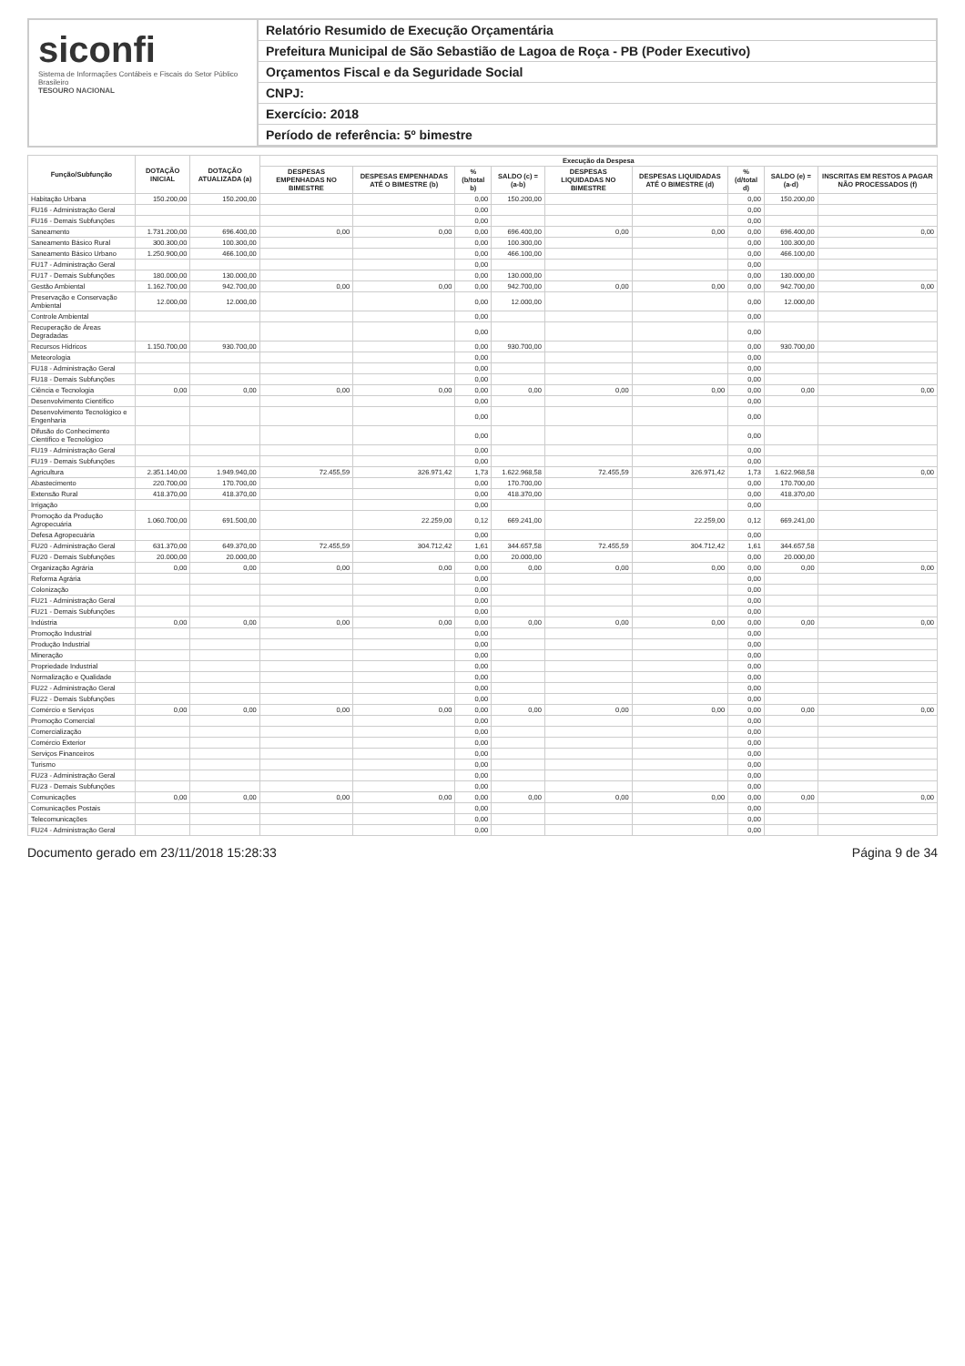siconfi
Sistema de Informações Contábeis e Fiscais do Setor Público Brasileiro
TESOURO NACIONAL
Relatório Resumido de Execução Orçamentária
Prefeitura Municipal de São Sebastião de Lagoa de Roça - PB (Poder Executivo)
Orçamentos Fiscal e da Seguridade Social
CNPJ:
Exercício: 2018
Período de referência: 5º bimestre
| Função/Subfunção | DOTAÇÃO INICIAL | DOTAÇÃO ATUALIZADA (a) | Execução da Despesa | | | | | | | | |
| --- | --- | --- | --- | --- | --- | --- | --- | --- | --- | --- | --- |
| | | | DESPESAS EMPENHADAS NO BIMESTRE | DESPESAS EMPENHADAS ATÉ O BIMESTRE (b) | % (b/total b) | SALDO (c) = (a-b) | DESPESAS LIQUIDADAS NO BIMESTRE | DESPESAS LIQUIDADAS ATÉ O BIMESTRE (d) | % (d/total d) | SALDO (e) = (a-d) | INSCRITAS EM RESTOS A PAGAR NÃO PROCESSADOS (f) |
| Habitação Urbana | 150.200,00 | 150.200,00 | | | 0,00 | 150.200,00 | | | 0,00 | 150.200,00 | |
| FU16 - Administração Geral | | | | | 0,00 | | | | 0,00 | | |
| FU16 - Demais Subfunções | | | | | 0,00 | | | | 0,00 | | |
| Saneamento | 1.731.200,00 | 696.400,00 | 0,00 | 0,00 | 0,00 | 696.400,00 | 0,00 | 0,00 | 0,00 | 696.400,00 | 0,00 |
| Saneamento Básico Rural | 300.300,00 | 100.300,00 | | | 0,00 | 100.300,00 | | | 0,00 | 100.300,00 | |
| Saneamento Básico Urbano | 1.250.900,00 | 466.100,00 | | | 0,00 | 466.100,00 | | | 0,00 | 466.100,00 | |
| FU17 - Administração Geral | | | | | 0,00 | | | | 0,00 | | |
| FU17 - Demais Subfunções | 180.000,00 | 130.000,00 | | | 0,00 | 130.000,00 | | | 0,00 | 130.000,00 | |
| Gestão Ambiental | 1.162.700,00 | 942.700,00 | 0,00 | 0,00 | 0,00 | 942.700,00 | 0,00 | 0,00 | 0,00 | 942.700,00 | 0,00 |
| Preservação e Conservação Ambiental | 12.000,00 | 12.000,00 | | | 0,00 | 12.000,00 | | | 0,00 | 12.000,00 | |
| Controle Ambiental | | | | | 0,00 | | | | 0,00 | | |
| Recuperação de Áreas Degradadas | | | | | 0,00 | | | | 0,00 | | |
| Recursos Hídricos | 1.150.700,00 | 930.700,00 | | | 0,00 | 930.700,00 | | | 0,00 | 930.700,00 | |
| Meteorologia | | | | | 0,00 | | | | 0,00 | | |
| FU18 - Administração Geral | | | | | 0,00 | | | | 0,00 | | |
| FU18 - Demais Subfunções | | | | | 0,00 | | | | 0,00 | | |
| Ciência e Tecnologia | 0,00 | 0,00 | 0,00 | 0,00 | 0,00 | 0,00 | 0,00 | 0,00 | 0,00 | 0,00 | 0,00 |
| Desenvolvimento Científico | | | | | 0,00 | | | | 0,00 | | |
| Desenvolvimento Tecnológico e Engenharia | | | | | 0,00 | | | | 0,00 | | |
| Difusão do Conhecimento Científico e Tecnológico | | | | | 0,00 | | | | 0,00 | | |
| FU19 - Administração Geral | | | | | 0,00 | | | | 0,00 | | |
| FU19 - Demais Subfunções | | | | | 0,00 | | | | 0,00 | | |
| Agricultura | 2.351.140,00 | 1.949.940,00 | 72.455,59 | 326.971,42 | 1,73 | 1.622.968,58 | 72.455,59 | 326.971,42 | 1,73 | 1.622.968,58 | 0,00 |
| Abastecimento | 220.700,00 | 170.700,00 | | | 0,00 | 170.700,00 | | | 0,00 | 170.700,00 | |
| Extensão Rural | 418.370,00 | 418.370,00 | | | 0,00 | 418.370,00 | | | 0,00 | 418.370,00 | |
| Irrigação | | | | | 0,00 | | | | 0,00 | | |
| Promoção da Produção Agropecuária | 1.060.700,00 | 691.500,00 | | 22.259,00 | 0,12 | 669.241,00 | | 22.259,00 | 0,12 | 669.241,00 | |
| Defesa Agropecuária | | | | | 0,00 | | | | 0,00 | | |
| FU20 - Administração Geral | 631.370,00 | 649.370,00 | 72.455,59 | 304.712,42 | 1,61 | 344.657,58 | 72.455,59 | 304.712,42 | 1,61 | 344.657,58 | |
| FU20 - Demais Subfunções | 20.000,00 | 20.000,00 | | | 0,00 | 20.000,00 | | | 0,00 | 20.000,00 | |
| Organização Agrária | 0,00 | 0,00 | 0,00 | 0,00 | 0,00 | 0,00 | 0,00 | 0,00 | 0,00 | 0,00 | 0,00 |
| Reforma Agrária | | | | | 0,00 | | | | 0,00 | | |
| Colonização | | | | | 0,00 | | | | 0,00 | | |
| FU21 - Administração Geral | | | | | 0,00 | | | | 0,00 | | |
| FU21 - Demais Subfunções | | | | | 0,00 | | | | 0,00 | | |
| Indústria | 0,00 | 0,00 | 0,00 | 0,00 | 0,00 | 0,00 | 0,00 | 0,00 | 0,00 | 0,00 | 0,00 |
| Promoção Industrial | | | | | 0,00 | | | | 0,00 | | |
| Produção Industrial | | | | | 0,00 | | | | 0,00 | | |
| Mineração | | | | | 0,00 | | | | 0,00 | | |
| Propriedade Industrial | | | | | 0,00 | | | | 0,00 | | |
| Normalização e Qualidade | | | | | 0,00 | | | | 0,00 | | |
| FU22 - Administração Geral | | | | | 0,00 | | | | 0,00 | | |
| FU22 - Demais Subfunções | | | | | 0,00 | | | | 0,00 | | |
| Comércio e Serviços | 0,00 | 0,00 | 0,00 | 0,00 | 0,00 | 0,00 | 0,00 | 0,00 | 0,00 | 0,00 | 0,00 |
| Promoção Comercial | | | | | 0,00 | | | | 0,00 | | |
| Comercialização | | | | | 0,00 | | | | 0,00 | | |
| Comércio Exterior | | | | | 0,00 | | | | 0,00 | | |
| Serviços Financeiros | | | | | 0,00 | | | | 0,00 | | |
| Turismo | | | | | 0,00 | | | | 0,00 | | |
| FU23 - Administração Geral | | | | | 0,00 | | | | 0,00 | | |
| FU23 - Demais Subfunções | | | | | 0,00 | | | | 0,00 | | |
| Comunicações | 0,00 | 0,00 | 0,00 | 0,00 | 0,00 | 0,00 | 0,00 | 0,00 | 0,00 | 0,00 | 0,00 |
| Comunicações Postais | | | | | 0,00 | | | | 0,00 | | |
| Telecomunicações | | | | | 0,00 | | | | 0,00 | | |
| FU24 - Administração Geral | | | | | 0,00 | | | | 0,00 | | |
Documento gerado em 23/11/2018 15:28:33 Página 9 de 34